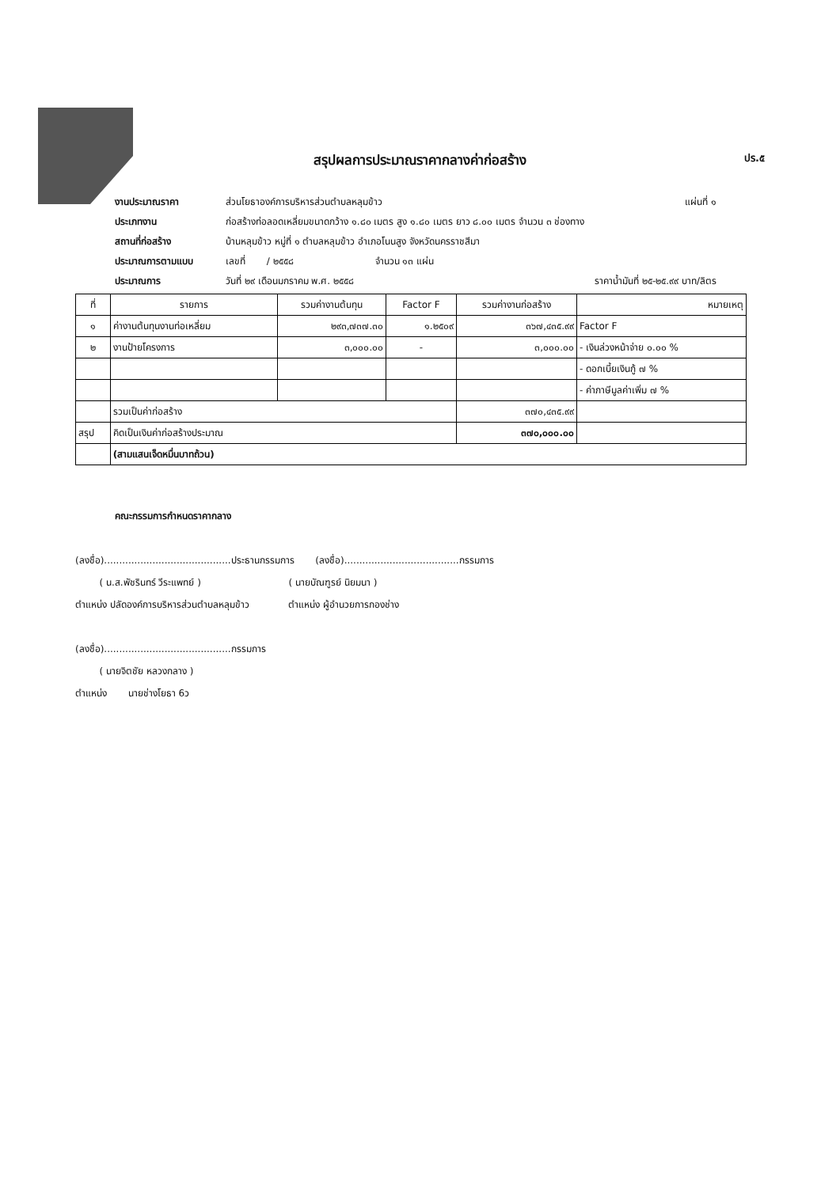สรุปผลการประมาณราคากลางค่าก่อสร้าง ปร.๕
งานประมาณราคา ส่วนโยธาองค์การบริหารส่วนตำบลหลุมข้าว แผ่นที่ ๑
ประเภทงาน ก่อสร้างท่อลอดเหลี่ยมขนาดกว้าง ๑.๘๐ เมตร สูง ๑.๘๐ เมตร ยาว ๘.๐๐ เมตร จำนวน ๓ ช่องทาง
สถานที่ก่อสร้าง บ้านหลุมข้าว หมู่ที่ ๑ ตำบลหลุมข้าว อำเภอโนนสูง จังหวัดนครราชสีมา
ประมาณการตามแบบ เลขที่ / ๒๕๕๘ จำนวน ๑๓ แผ่น
ประมาณการ วันที่ ๒๙ เดือนมกราคม พ.ศ. ๒๕๕๘ ราคาน้ำมันที่ ๒๕-๒๕.๙๙ บาท/ลิตร
| ที่ | รายการ | รวมค่างานต้นทุน | Factor F | รวมค่างานก่อสร้าง | หมายเหตุ |
| --- | --- | --- | --- | --- | --- |
| ๑ | ค่างานต้นทุนงานท่อเหลี่ยม | ๒๙๓,๗๓๗.๓๐ | ๑.๒๕๐๙ | ๓๖๗,๔๓๕.๙๙ | Factor F |
| ๒ | งานป้ายโครงการ | ๓,๐๐๐.๐๐ | - | ๓,๐๐๐.๐๐ | - เงินล่วงหน้าจ่าย ๐.๐๐ % |
| | | | | | - ดอกเบี้ยเงินกู้ ๗ % |
| | | | | | - ค่าภาษีมูลค่าเพิ่ม ๗ % |
| | รวมเป็นค่าก่อสร้าง | | | ๓๗๐,๔๓๕.๙๙ | |
| สรุป | คิดเป็นเงินค่าก่อสร้างประมาณ | | | ๓๗๐,๐๐๐.๐๐ | |
| | (สามแสนเจ็ดหมื่นบาทถ้วน) | | | | |
คณะกรรมการกำหนดราคากลาง
(ลงชื่อ)..........................................ประธานกรรมการ (ลงชื่อ)......................................กรรมการ
( น.ส.พัชรินทร์ วีระแพทย์ ) ( นายบัณฑูรย์ นิยมนา )
ตำแหน่ง ปลัดองค์การบริหารส่วนตำบลหลุมข้าว ตำแหน่ง ผู้อำนวยการกองช่าง
(ลงชื่อ)..........................................กรรมการ
( นายจิตชัย หลวงกลาง )
ตำแหน่ง นายช่างโยธา 6ว